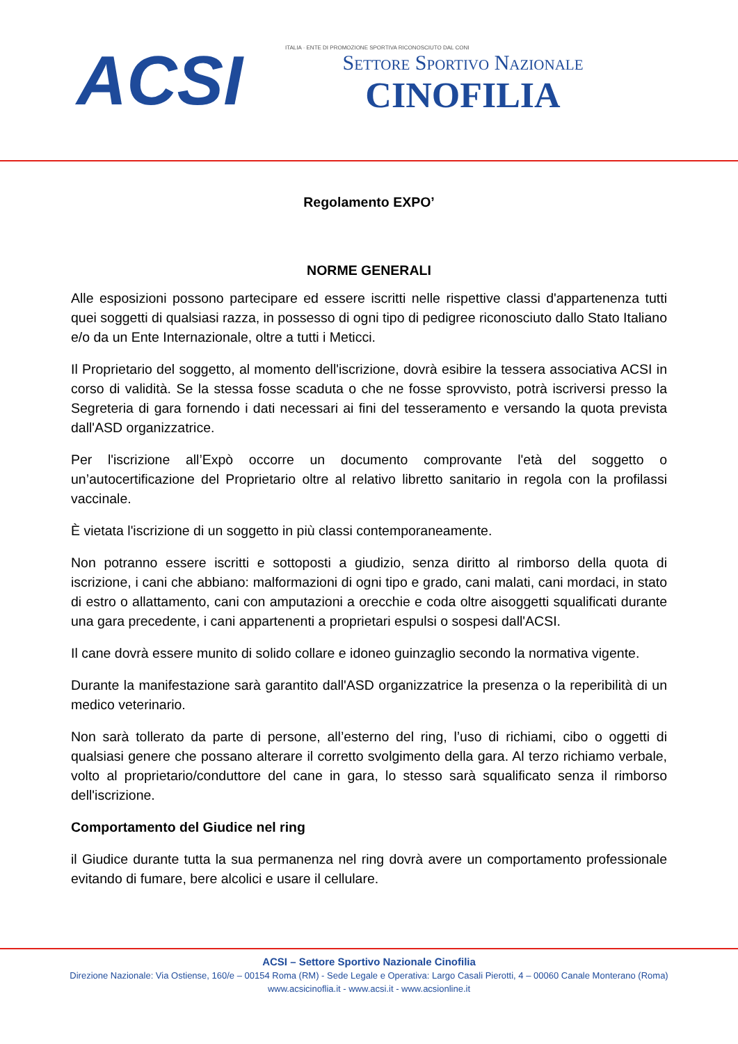ACSI
ITALIA · ENTE DI PROMOZIONE SPORTIVA RICONOSCIUTO DAL CONI
Settore Sportivo Nazionale
CINOFILIA
Regolamento EXPO’
NORME GENERALI
Alle esposizioni possono partecipare ed essere iscritti nelle rispettive classi d'appartenenza tutti quei soggetti di qualsiasi razza, in possesso di ogni tipo di pedigree riconosciuto dallo Stato Italiano e/o da un Ente Internazionale, oltre a tutti i Meticci.
Il Proprietario del soggetto, al momento dell'iscrizione, dovrà esibire la tessera associativa ACSI in corso di validità. Se la stessa fosse scaduta o che ne fosse sprovvisto, potrà iscriversi presso la Segreteria di gara fornendo i dati necessari ai fini del tesseramento e versando la quota prevista dall'ASD organizzatrice.
Per l'iscrizione all’Expò occorre un documento comprovante l'età del soggetto o un’autocertificazione del Proprietario oltre al relativo libretto sanitario in regola con la profilassi vaccinale.
È vietata l'iscrizione di un soggetto in più classi contemporaneamente.
Non potranno essere iscritti e sottoposti a giudizio, senza diritto al rimborso della quota di iscrizione, i cani che abbiano: malformazioni di ogni tipo e grado, cani malati, cani mordaci, in stato di estro o allattamento, cani con amputazioni a orecchie e coda oltre aisoggetti squalificati durante una gara precedente, i cani appartenenti a proprietari espulsi o sospesi dall'ACSI.
Il cane dovrà essere munito di solido collare e idoneo guinzaglio secondo la normativa vigente.
Durante la manifestazione sarà garantito dall'ASD organizzatrice la presenza o la reperibilità di un medico veterinario.
Non sarà tollerato da parte di persone, all’esterno del ring, l’uso di richiami, cibo o oggetti di qualsiasi genere che possano alterare il corretto svolgimento della gara. Al terzo richiamo verbale, volto al proprietario/conduttore del cane in gara, lo stesso sarà squalificato senza il rimborso dell'iscrizione.
Comportamento del Giudice nel ring
il Giudice durante tutta la sua permanenza nel ring dovrà avere un comportamento professionale evitando di fumare, bere alcolici e usare il cellulare.
ACSI – Settore Sportivo Nazionale Cinofilia
Direzione Nazionale: Via Ostiense, 160/e – 00154 Roma (RM) - Sede Legale e Operativa: Largo Casali Pierotti, 4 – 00060 Canale Monterano (Roma)
www.acsicinoflia.it - www.acsi.it - www.acsionline.it